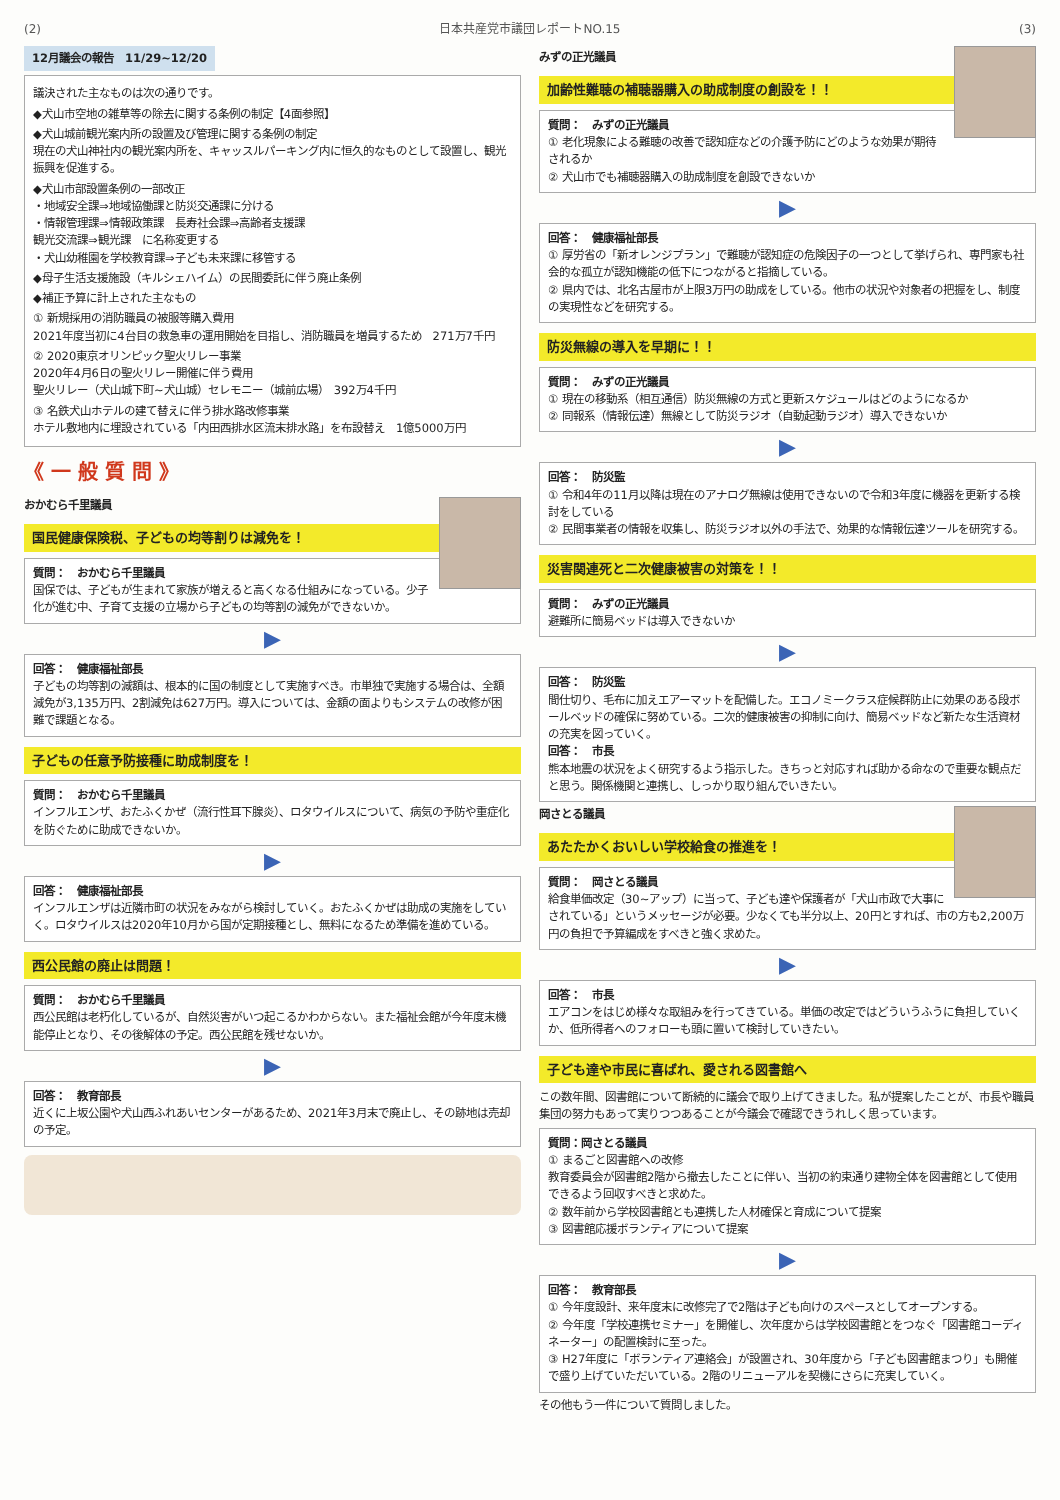(2) 日本共産党市議団レポートNO.15 (3)
12月議会の報告　11/29~12/20
議決された主なものは次の通りです。
◆犬山市空地の雑草等の除去に関する条例の制定【4面参照】
◆犬山城前観光案内所の設置及び管理に関する条例の制定
現在の犬山神社内の観光案内所を、キャッスルパーキング内に恒久的なものとして設置し、観光振興を促進する。
◆犬山市部設置条例の一部改正
・地域安全課⇒地域協働課と防災交通課に分ける
・情報管理課⇒情報政策課　長寿社会課⇒高齢者支援課
観光交流課⇒観光課　に名称変更する
・犬山幼稚園を学校教育課⇒子ども未来課に移管する
◆母子生活支援施設（キルシェハイム）の民間委託に伴う廃止条例
◆補正予算に計上された主なもの
① 新規採用の消防職員の被服等購入費用
2021年度当初に4台目の救急車の運用開始を目指し、消防職員を増員するため　271万7千円
② 2020東京オリンピック聖火リレー事業
2020年4月6日の聖火リレー開催に伴う費用
聖火リレー（犬山城下町~犬山城）セレモニー（城前広場）　392万4千円
③ 名鉄犬山ホテルの建て替えに伴う排水路改修事業
ホテル敷地内に埋設されている「内田西排水区流末排水路」を布設替え　1億5000万円
《 一 般 質 問 》
おかむら千里議員
国民健康保険税、子どもの均等割りは減免を！
質問：　おかむら千里議員
国保では、子どもが生まれて家族が増えると高くなる仕組みになっている。少子化が進む中、子育て支援の立場から子どもの均等割の減免ができないか。
▶
回答：　健康福祉部長
子どもの均等割の減額は、根本的に国の制度として実施すべき。市単独で実施する場合は、全額減免が3,135万円、2割減免は627万円。導入については、金額の面よりもシステムの改修が困難で課題となる。
子どもの任意予防接種に助成制度を！
質問：　おかむら千里議員
インフルエンザ、おたふくかぜ（流行性耳下腺炎）、ロタウイルスについて、病気の予防や重症化を防ぐために助成できないか。
▶
回答：　健康福祉部長
インフルエンザは近隣市町の状況をみながら検討していく。おたふくかぜは助成の実施をしていく。ロタウイルスは2020年10月から国が定期接種とし、無料になるため準備を進めている。
西公民館の廃止は問題！
質問：　おかむら千里議員
西公民館は老朽化しているが、自然災害がいつ起こるかわからない。また福祉会館が今年度末機能停止となり、その後解体の予定。西公民館を残せないか。
▶
回答：　教育部長
近くに上坂公園や犬山西ふれあいセンターがあるため、2021年3月末で廃止し、その跡地は売却の予定。
みずの正光議員
加齢性難聴の補聴器購入の助成制度の創設を！！
質問：　みずの正光議員
① 老化現象による難聴の改善で認知症などの介護予防にどのような効果が期待されるか
② 犬山市でも補聴器購入の助成制度を創設できないか
▶
回答：　健康福祉部長
① 厚労省の「新オレンジプラン」で難聴が認知症の危険因子の一つとして挙げられ、専門家も社会的な孤立が認知機能の低下につながると指摘している。
② 県内では、北名古屋市が上限3万円の助成をしている。他市の状況や対象者の把握をし、制度の実現性などを研究する。
防災無線の導入を早期に！！
質問：　みずの正光議員
① 現在の移動系（相互通信）防災無線の方式と更新スケジュールはどのようになるか
② 同報系（情報伝達）無線として防災ラジオ（自動起動ラジオ）導入できないか
▶
回答：　防災監
① 令和4年の11月以降は現在のアナログ無線は使用できないので令和3年度に機器を更新する検討をしている
② 民間事業者の情報を収集し、防災ラジオ以外の手法で、効果的な情報伝達ツールを研究する。
災害関連死と二次健康被害の対策を！！
質問：　みずの正光議員
避難所に簡易ベッドは導入できないか
▶
回答：　防災監
間仕切り、毛布に加えエアーマットを配備した。エコノミークラス症候群防止に効果のある段ボールベッドの確保に努めている。二次的健康被害の抑制に向け、簡易ベッドなど新たな生活資材の充実を図っていく。
回答：　市長
熊本地震の状況をよく研究するよう指示した。きちっと対応すれば助かる命なので重要な観点だと思う。関係機関と連携し、しっかり取り組んでいきたい。
岡さとる議員
あたたかくおいしい学校給食の推進を！
質問：　岡さとる議員
給食単価改定（30~アップ）に当って、子ども達や保護者が「犬山市政で大事にされている」というメッセージが必要。少なくても半分以上、20円とすれば、市の方も2,200万円の負担で予算編成をすべきと強く求めた。
▶
回答：　市長
エアコンをはじめ様々な取組みを行ってきている。単価の改定ではどういうふうに負担していくか、低所得者へのフォローも頭に置いて検討していきたい。
子ども達や市民に喜ばれ、愛される図書館へ
この数年間、図書館について断続的に議会で取り上げてきました。私が提案したことが、市長や職員集団の努力もあって実りつつあることが今議会で確認できうれしく思っています。
質問：岡さとる議員
① まるごと図書館への改修
教育委員会が図書館2階から撤去したことに伴い、当初の約束通り建物全体を図書館として使用できるよう回収すべきと求めた。
② 数年前から学校図書館とも連携した人材確保と育成について提案
③ 図書館応援ボランティアについて提案
▶
回答：　教育部長
① 今年度設計、来年度末に改修完了で2階は子ども向けのスペースとしてオープンする。
② 今年度「学校連携セミナー」を開催し、次年度からは学校図書館とをつなぐ「図書館コーディネーター」の配置検討に至った。
③ H27年度に「ボランティア連絡会」が設置され、30年度から「子ども図書館まつり」も開催で盛り上げていただいている。2階のリニューアルを契機にさらに充実していく。
その他もう一件について質問しました。